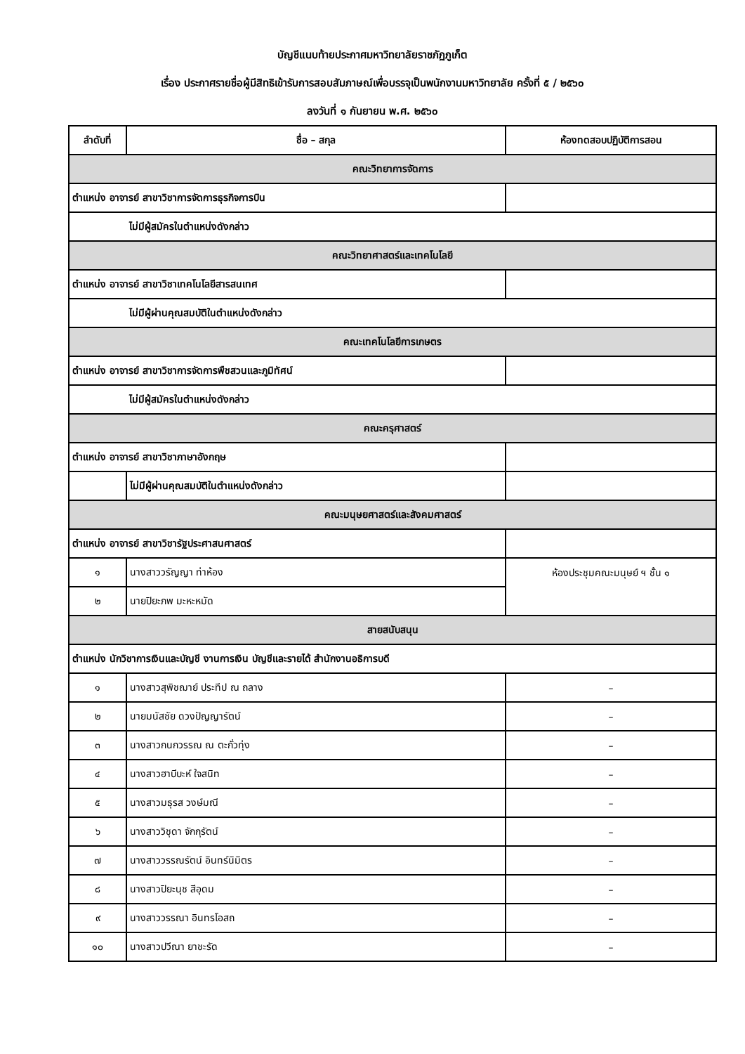บัญชีแนบท้ายประกาศมหาวิทยาลัยราชภัฏภูเก็ต
เรื่อง ประกาศรายชื่อผู้มีสิทธิเข้ารับการสอบสัมภาษณ์เพื่อบรรจุเป็นพนักงานมหาวิทยาลัย ครั้งที่ ๕ / ๒๕๖๐
ลงวันที่ ๑ กันยายน พ.ศ. ๒๕๖๐
| ลำดับที่ | ชื่อ – สกุล | ห้องทดสอบปฏิบัติการสอน |
| --- | --- | --- |
| คณะวิทยาการจัดการ | | |
| ตำแหน่ง อาจารย์ สาขาวิชาการจัดการธุรกิจการบิน | | |
| | ไม่มีผู้สมัครในตำแหน่งดังกล่าว | |
| คณะวิทยาศาสตร์และเทคโนโลยี | | |
| ตำแหน่ง อาจารย์ สาขาวิชาเทคโนโลยีสารสนเทศ | | |
| | ไม่มีผู้ผ่านคุณสมบัติในตำแหน่งดังกล่าว | |
| คณะเทคโนโลยีการเกษตร | | |
| ตำแหน่ง อาจารย์ สาขาวิชาการจัดการพืชสวนและภูมิทัศน์ | | |
| | ไม่มีผู้สมัครในตำแหน่งดังกล่าว | |
| คณะครุศาสตร์ | | |
| ตำแหน่ง อาจารย์ สาขาวิชาภาษาอังกฤษ | | |
| | ไม่มีผู้ผ่านคุณสมบัติในตำแหน่งดังกล่าว | |
| คณะมนุษยศาสตร์และสังคมศาสตร์ | | |
| ตำแหน่ง อาจารย์ สาขาวิชารัฐประศาสนศาสตร์ | | |
| ๑ | นางสาววรัญญา ท่าห้อง | ห้องประชุมคณะมนุษย์ ฯ ชั้น ๑ |
| ๒ | นายปิยะภพ มะหะหมัด | |
| สายสนับสนุน | | |
| ตำแหน่ง นักวิชาการเงินและบัญชี งานการเงิน บัญชีและรายได้ สำนักงานอธิการบดี | | |
| ๑ | นางสาวสุพิชฌาย์ ประทีป ณ ถลาง | – |
| ๒ | นายมนัสชัย ดวงปัญญารัตน์ | – |
| ๓ | นางสาวกนกวรรณ ณ ตะกั่วทุ่ง | – |
| ๔ | นางสาวฮาบีบะห์ ใจสนิท | – |
| ๕ | นางสาวมธุรส วงษ์มณี | – |
| ๖ | นางสาววิชุดา จักกุรัตน์ | – |
| ๗ | นางสาววรรณรัตน์ อินทร์นิมิตร | – |
| ๘ | นางสาวปิยะนุช สีอุดม | – |
| ๙ | นางสาววรรณา อินทรโอสถ | – |
| ๑๐ | นางสาวปวีณา ยาชะรัด | – |